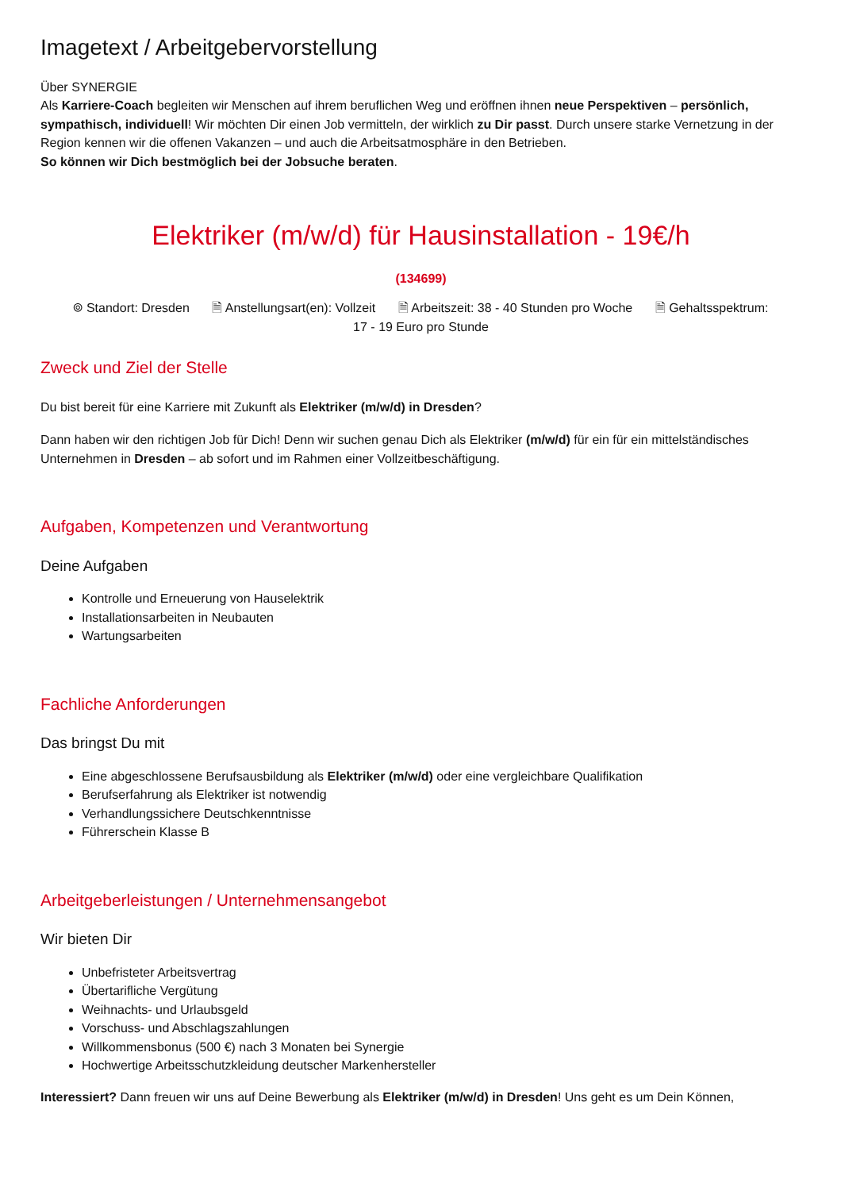Imagetext / Arbeitgebervorstellung
Über SYNERGIE
Als Karriere-Coach begleiten wir Menschen auf ihrem beruflichen Weg und eröffnen ihnen neue Perspektiven – persönlich, sympathisch, individuell! Wir möchten Dir einen Job vermitteln, der wirklich zu Dir passt. Durch unsere starke Vernetzung in der Region kennen wir die offenen Vakanzen – und auch die Arbeitsatmosphäre in den Betrieben.
So können wir Dich bestmöglich bei der Jobsuche beraten.
Elektriker (m/w/d) für Hausinstallation - 19€/h
(134699)
⌾ Standort: Dresden 🗎 Anstellungsart(en): Vollzeit 🗎 Arbeitszeit: 38 - 40 Stunden pro Woche 🗎 Gehaltsspektrum:
17 - 19 Euro pro Stunde
Zweck und Ziel der Stelle
Du bist bereit für eine Karriere mit Zukunft als Elektriker (m/w/d) in Dresden?
Dann haben wir den richtigen Job für Dich! Denn wir suchen genau Dich als Elektriker (m/w/d) für ein für ein mittelständisches Unternehmen in Dresden – ab sofort und im Rahmen einer Vollzeitbeschäftigung.
Aufgaben, Kompetenzen und Verantwortung
Deine Aufgaben
Kontrolle und Erneuerung von Hauselektrik
Installationsarbeiten in Neubauten
Wartungsarbeiten
Fachliche Anforderungen
Das bringst Du mit
Eine abgeschlossene Berufsausbildung als Elektriker (m/w/d) oder eine vergleichbare Qualifikation
Berufserfahrung als Elektriker ist notwendig
Verhandlungssichere Deutschkenntnisse
Führerschein Klasse B
Arbeitgeberleistungen / Unternehmensangebot
Wir bieten Dir
Unbefristeter Arbeitsvertrag
Übertarifliche Vergütung
Weihnachts- und Urlaubsgeld
Vorschuss- und Abschlagszahlungen
Willkommensbonus (500 €) nach 3 Monaten bei Synergie
Hochwertige Arbeitsschutzkleidung deutscher Markenhersteller
Interessiert? Dann freuen wir uns auf Deine Bewerbung als Elektriker (m/w/d) in Dresden! Uns geht es um Dein Können,